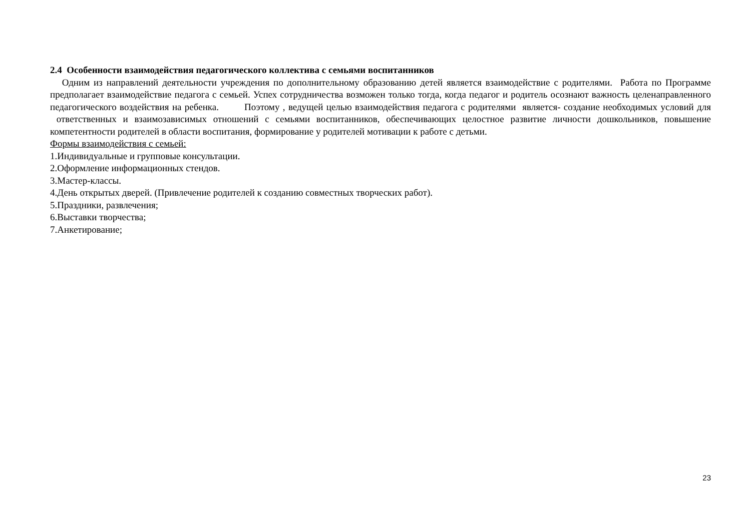2.4 Особенности взаимодействия педагогического коллектива с семьями воспитанников
Одним из направлений деятельности учреждения по дополнительному образованию детей является взаимодействие с родителями. Работа по Программе предполагает взаимодействие педагога с семьей. Успех сотрудничества возможен только тогда, когда педагог и родитель осознают важность целенаправленного педагогического воздействия на ребенка. Поэтому , ведущей целью взаимодействия педагога с родителями является- создание необходимых условий для ответственных и взаимозависимых отношений с семьями воспитанников, обеспечивающих целостное развитие личности дошкольников, повышение компетентности родителей в области воспитания, формирование у родителей мотивации к работе с детьми.
Формы взаимодействия с семьей:
1.Индивидуальные и групповые консультации.
2.Оформление информационных стендов.
3.Мастер-классы.
4.День открытых дверей. (Привлечение родителей к созданию совместных творческих работ).
5.Праздники, развлечения;
6.Выставки творчества;
7.Анкетирование;
23